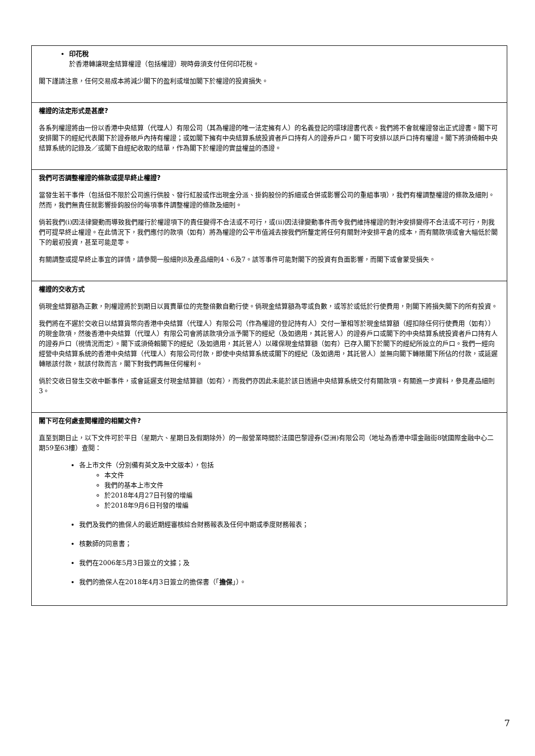| 印花稅 於香港轉讓現金結算權證（包括權證）現時毋須支付任何印花稅。 閣下謹請注意，任何交易成本將減少閣下的盈利或增加閣下於權證的投資損失。 |
| 權證的法定形式是甚麼? 各系列權證將由一份以香港中央結算（代理人）有限公司（其為權證的唯一法定擁有人）的名義登記的環球證書代表。我們將不會就權證發出正式證書。閣下可安排閣下的經紀代表閣下於證券賬戶內持有權證；或如閣下擁有中央結算系統投資者戶口持有人的證券戶口，閣下可安排以該戶口持有權證。閣下將須倚賴中央結算系統的記錄及／或閣下自經紀收取的結單，作為閣下於權證的實益權益的憑證。 |
| 我們可否調整權證的條款或提早終止權證? 當發生若干事件（包括但不限於公司進行供股、發行紅股或作出現金分派、掛鈎股份的拆細或合併或影響公司的重組事項），我們有權調整權證的條款及細則。然而，我們無責任就影響掛鈎股份的每項事件調整權證的條款及細則。 倘若我們(i)因法律變動而導致我們履行於權證項下的責任變得不合法或不可行，或(ii)因法律變動事件而令我們維持權證的對沖安排變得不合法或不可行，則我們可提早終止權證。在此情況下，我們應付的款項（如有）將為權證的公平市值減去按我們所釐定將任何有關對沖安排平倉的成本，而有關款項或會大幅低於閣下的最初投資，甚至可能是零。 有關調整或提早終止事宜的詳情，請參閱一般細則8及產品細則4、6及7。該等事件可能對閣下的投資有負面影響，而閣下或會蒙受損失。 |
| 權證的交收方式 倘現金結算額為正數，則權證將於到期日以買賣單位的完整倍數自動行使。倘現金結算額為零或負數，或等於或低於行使費用，則閣下將損失閣下的所有投資。 我們將在不遲於交收日以結算貨幣向香港中央結算（代理人）有限公司（作為權證的登記持有人）交付一筆相等於現金結算額（經扣除任何行使費用（如有））的現金款項，然後香港中央結算（代理人）有限公司會將該款項分派予閣下的經紀（及如適用，其託管人）的證券戶口或閣下的中央結算系統投資者戶口持有人的證券戶口（視情況而定）。閣下或須倚賴閣下的經紀（及如適用，其託管人）以確保現金結算額（如有）已存入閣下於閣下的經紀所設立的戶口。我們一經向經營中央結算系統的香港中央結算（代理人）有限公司付款，即使中央結算系統或閣下的經紀（及如適用，其託管人）並無向閣下轉賬閣下所佔的付款，或延遲轉賬該付款，就該付款而言，閣下對我們再無任何權利。 倘於交收日發生交收中斷事件，或會延遲支付現金結算額（如有），而我們亦因此未能於該日透過中央結算系統交付有關款項。有關進一步資料，參見產品細則3。 |
| 閣下可在何處查閱權證的相關文件? 直至到期日止，以下文件可於平日（星期六、星期日及假期除外）的一般營業時間於法國巴黎證券(亞洲)有限公司（地址為香港中環金融街8號國際金融中心二期59至63樓）查閱： 各上市文件（分別備有英文及中文版本），包括 本文件 我們的基本上市文件 於2018年4月27日刊發的增編 於2018年9月6日刊發的增編 我們及我們的擔保人的最近期經審核綜合財務報表及任何中期或季度財務報表； 核數師的同意書； 我們在2006年5月3日簽立的文據；及 我們的擔保人在2018年4月3日簽立的擔保書（「 擔保 」）。 |
7